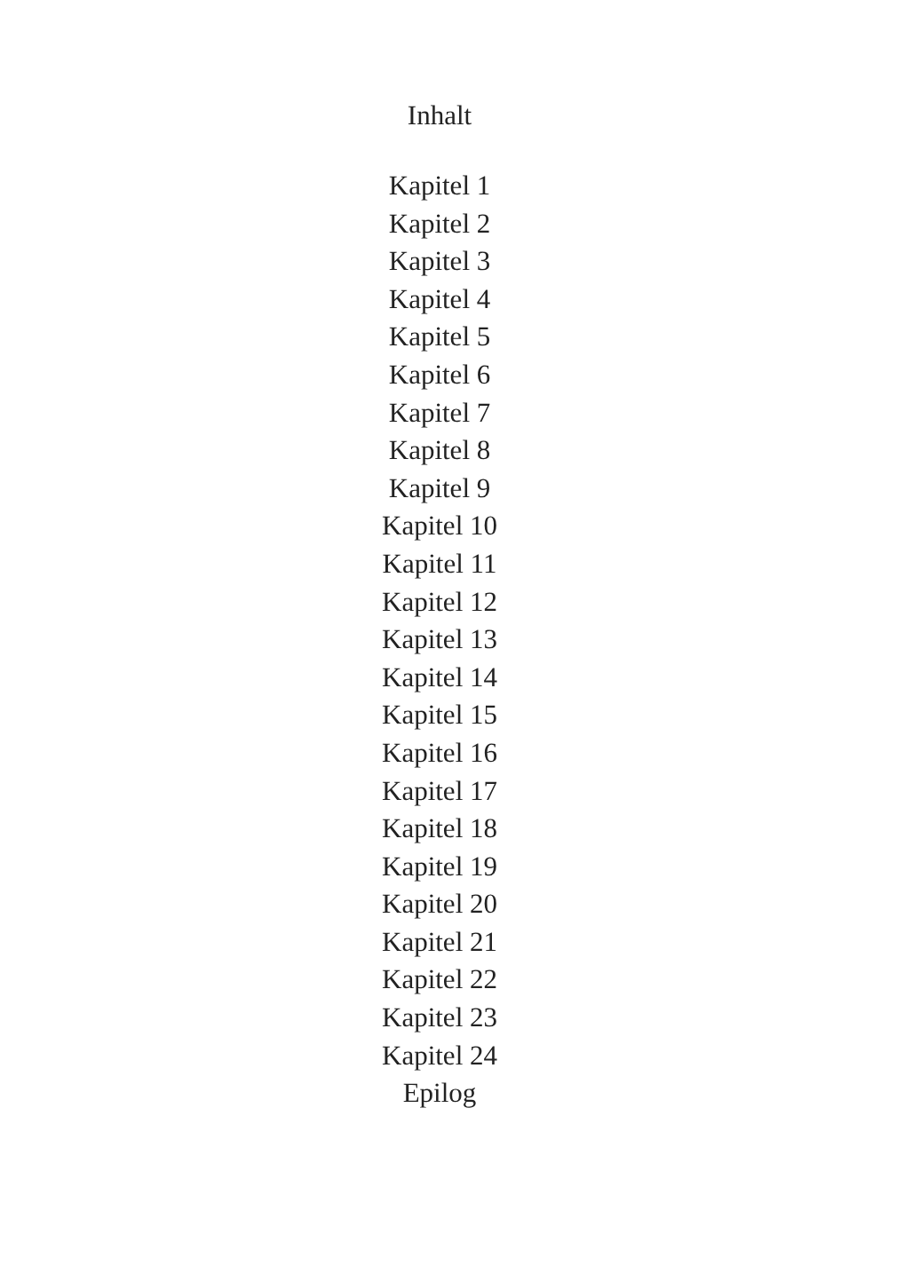Inhalt
Kapitel 1
Kapitel 2
Kapitel 3
Kapitel 4
Kapitel 5
Kapitel 6
Kapitel 7
Kapitel 8
Kapitel 9
Kapitel 10
Kapitel 11
Kapitel 12
Kapitel 13
Kapitel 14
Kapitel 15
Kapitel 16
Kapitel 17
Kapitel 18
Kapitel 19
Kapitel 20
Kapitel 21
Kapitel 22
Kapitel 23
Kapitel 24
Epilog